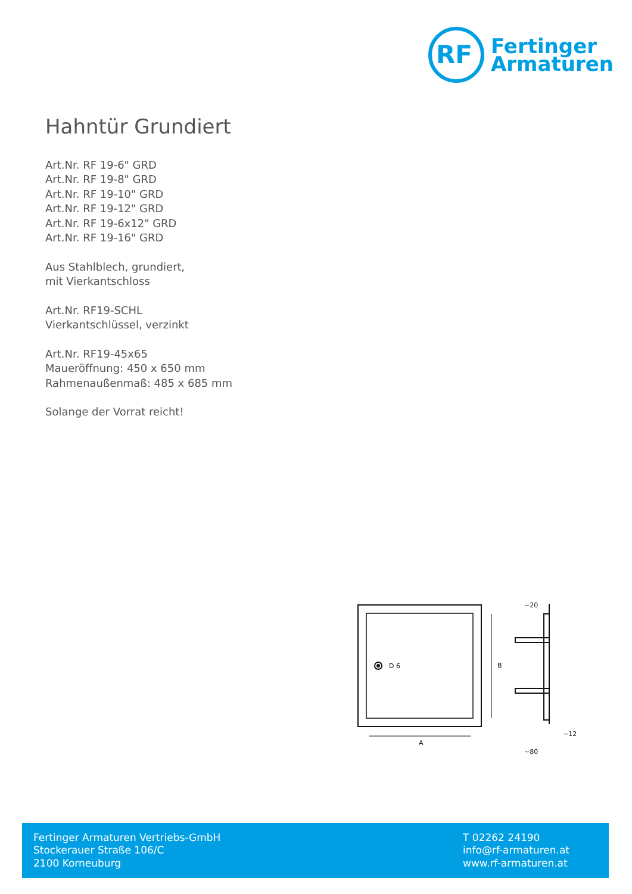RF
Fertinger
Armaturen
Hahntür Grundiert
Art.Nr. RF 19-6" GRD
Art.Nr. RF 19-8" GRD
Art.Nr. RF 19-10" GRD
Art.Nr. RF 19-12" GRD
Art.Nr. RF 19-6x12" GRD
Art.Nr. RF 19-16" GRD
Aus Stahlblech, grundiert,
mit Vierkantschloss
Art.Nr. RF19-SCHL
Vierkantschlüssel, verzinkt
Art.Nr. RF19-45x65
Maueröffnung: 450 x 650 mm
Rahmenaußenmaß: 485 x 685 mm
Solange der Vorrat reicht!
D 6
A
B
~20
~12
~80
Fertinger Armaturen Vertriebs-GmbH
Stockerauer Straße 106/C
2100 Korneuburg
T 02262 24190
info@rf-armaturen.at
www.rf-armaturen.at